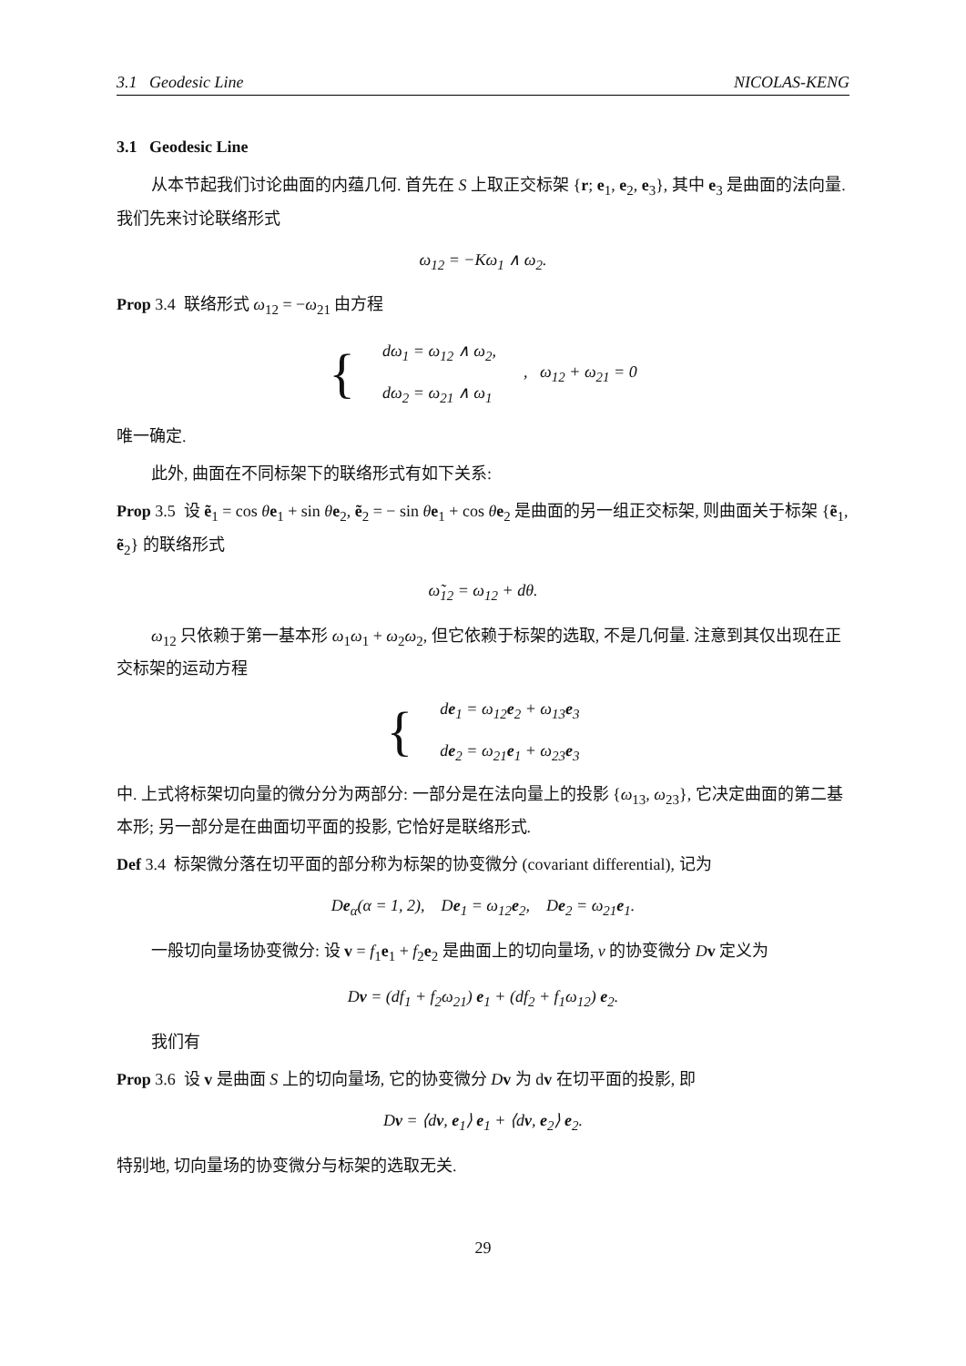3.1 Geodesic Line NICOLAS-KENG
3.1 Geodesic Line
从本节起我们讨论曲面的内蕴几何. 首先在 S 上取正交标架 {r; e<sub>1</sub>, e<sub>2</sub>, e<sub>3</sub>}, 其中 e<sub>3</sub> 是曲面的法向量. 我们先来讨论联络形式
ω<sub>12</sub> = −Kω<sub>1</sub> ∧ ω<sub>2</sub>.
Prop 3.4 联络形式 ω<sub>12</sub> = −ω<sub>21</sub> 由方程
{
dω<sub>1</sub> = ω<sub>12</sub> ∧ ω<sub>2</sub>,
dω<sub>2</sub> = ω<sub>21</sub> ∧ ω<sub>1</sub>
, ω<sub>12</sub> + ω<sub>21</sub> = 0
唯一确定.
此外, 曲面在不同标架下的联络形式有如下关系:
Prop 3.5 设 ẽ<sub>1</sub> = cos θe<sub>1</sub> + sin θe<sub>2</sub>, ẽ<sub>2</sub> = − sin θe<sub>1</sub> + cos θe<sub>2</sub> 是曲面的另一组正交标架, 则曲面关于标架 {ẽ<sub>1</sub>, ẽ<sub>2</sub>} 的联络形式
ω̃<sub>12</sub> = ω<sub>12</sub> + dθ.
ω<sub>12</sub> 只依赖于第一基本形 ω<sub>1</sub>ω<sub>1</sub> + ω<sub>2</sub>ω<sub>2</sub>, 但它依赖于标架的选取, 不是几何量. 注意到其仅出现在正交标架的运动方程
{
de<sub>1</sub> = ω<sub>12</sub>e<sub>2</sub> + ω<sub>13</sub>e<sub>3</sub>
de<sub>2</sub> = ω<sub>21</sub>e<sub>1</sub> + ω<sub>23</sub>e<sub>3</sub>
中. 上式将标架切向量的微分分为两部分: 一部分是在法向量上的投影 {ω<sub>13</sub>, ω<sub>23</sub>}, 它决定曲面的第二基本形; 另一部分是在曲面切平面的投影, 它恰好是联络形式.
Def 3.4 标架微分落在切平面的部分称为标架的协变微分 (covariant differential), 记为
De<sub>α</sub>(α = 1, 2), De<sub>1</sub> = ω<sub>12</sub>e<sub>2</sub>, De<sub>2</sub> = ω<sub>21</sub>e<sub>1</sub>.
一般切向量场协变微分: 设 v = f<sub>1</sub>e<sub>1</sub> + f<sub>2</sub>e<sub>2</sub> 是曲面上的切向量场, v 的协变微分 Dv 定义为
Dv = (df<sub>1</sub> + f<sub>2</sub>ω<sub>21</sub>) e<sub>1</sub> + (df<sub>2</sub> + f<sub>1</sub>ω<sub>12</sub>) e<sub>2</sub>.
我们有
Prop 3.6 设 v 是曲面 S 上的切向量场, 它的协变微分 Dv 为 dv 在切平面的投影, 即
Dv = ⟨dv, e<sub>1</sub>⟩ e<sub>1</sub> + ⟨dv, e<sub>2</sub>⟩ e<sub>2</sub>.
特别地, 切向量场的协变微分与标架的选取无关.
29